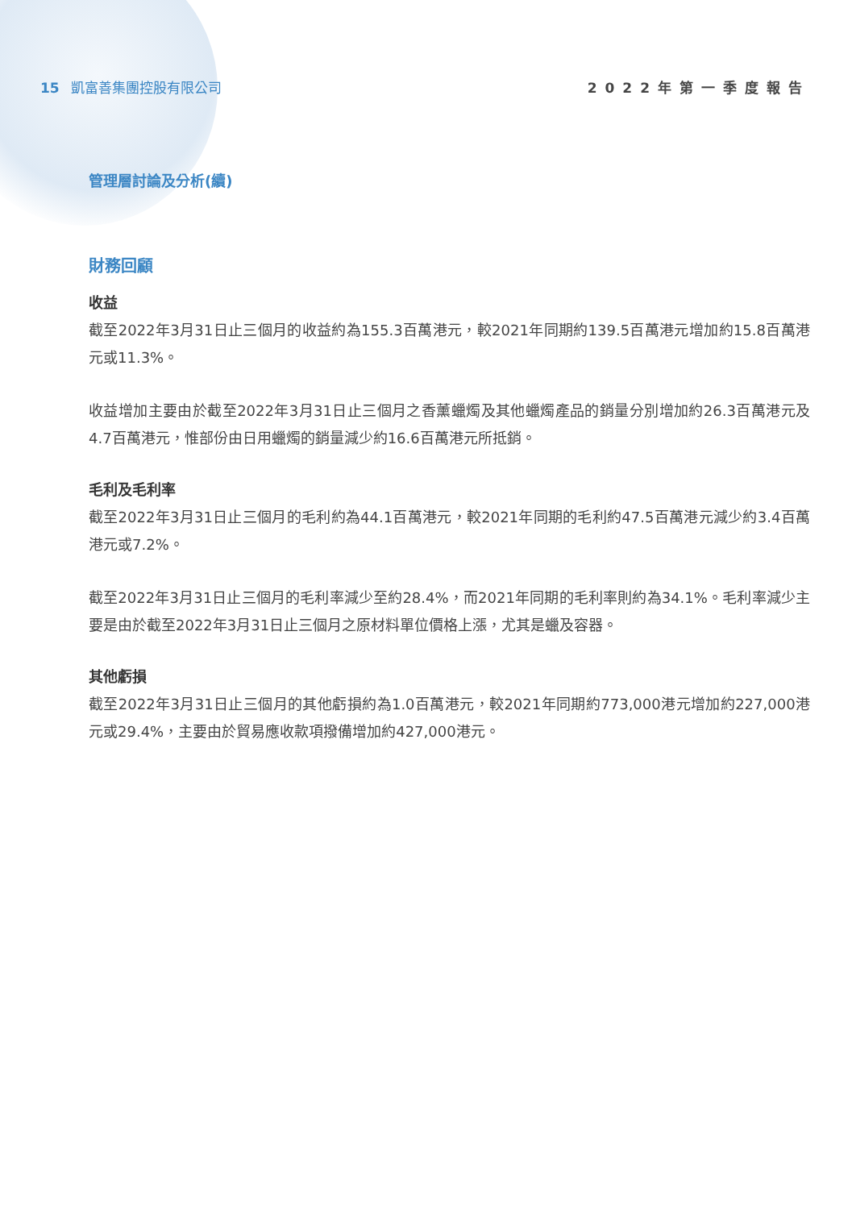15 凱富善集團控股有限公司 2022年第一季度報告
管理層討論及分析(續)
財務回顧
收益
截至2022年3月31日止三個月的收益約為155.3百萬港元，較2021年同期約139.5百萬港元增加約15.8百萬港元或11.3%。
收益增加主要由於截至2022年3月31日止三個月之香薰蠟燭及其他蠟燭產品的銷量分別增加約26.3百萬港元及4.7百萬港元，惟部份由日用蠟燭的銷量減少約16.6百萬港元所抵銷。
毛利及毛利率
截至2022年3月31日止三個月的毛利約為44.1百萬港元，較2021年同期的毛利約47.5百萬港元減少約3.4百萬港元或7.2%。
截至2022年3月31日止三個月的毛利率減少至約28.4%，而2021年同期的毛利率則約為34.1%。毛利率減少主要是由於截至2022年3月31日止三個月之原材料單位價格上漲，尤其是蠟及容器。
其他虧損
截至2022年3月31日止三個月的其他虧損約為1.0百萬港元，較2021年同期約773,000港元增加約227,000港元或29.4%，主要由於貿易應收款項撥備增加約427,000港元。